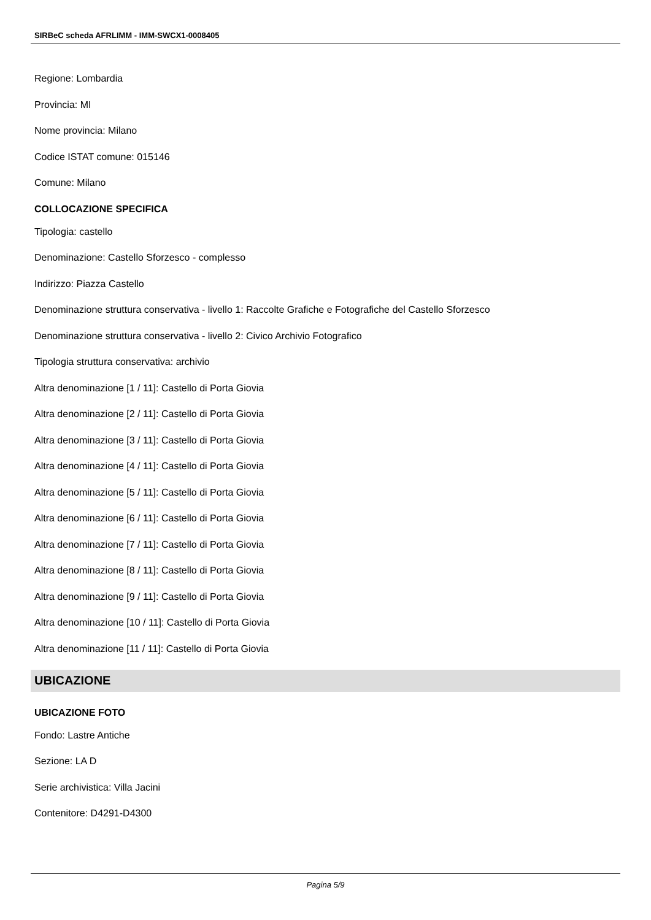SIRBeC scheda AFRLIMM - IMM-SWCX1-0008405
Regione: Lombardia
Provincia: MI
Nome provincia: Milano
Codice ISTAT comune: 015146
Comune: Milano
COLLOCAZIONE SPECIFICA
Tipologia: castello
Denominazione: Castello Sforzesco - complesso
Indirizzo: Piazza Castello
Denominazione struttura conservativa - livello 1: Raccolte Grafiche e Fotografiche del Castello Sforzesco
Denominazione struttura conservativa - livello 2: Civico Archivio Fotografico
Tipologia struttura conservativa: archivio
Altra denominazione [1 / 11]: Castello di Porta Giovia
Altra denominazione [2 / 11]: Castello di Porta Giovia
Altra denominazione [3 / 11]: Castello di Porta Giovia
Altra denominazione [4 / 11]: Castello di Porta Giovia
Altra denominazione [5 / 11]: Castello di Porta Giovia
Altra denominazione [6 / 11]: Castello di Porta Giovia
Altra denominazione [7 / 11]: Castello di Porta Giovia
Altra denominazione [8 / 11]: Castello di Porta Giovia
Altra denominazione [9 / 11]: Castello di Porta Giovia
Altra denominazione [10 / 11]: Castello di Porta Giovia
Altra denominazione [11 / 11]: Castello di Porta Giovia
UBICAZIONE
UBICAZIONE FOTO
Fondo: Lastre Antiche
Sezione: LA D
Serie archivistica: Villa Jacini
Contenitore: D4291-D4300
Pagina 5/9